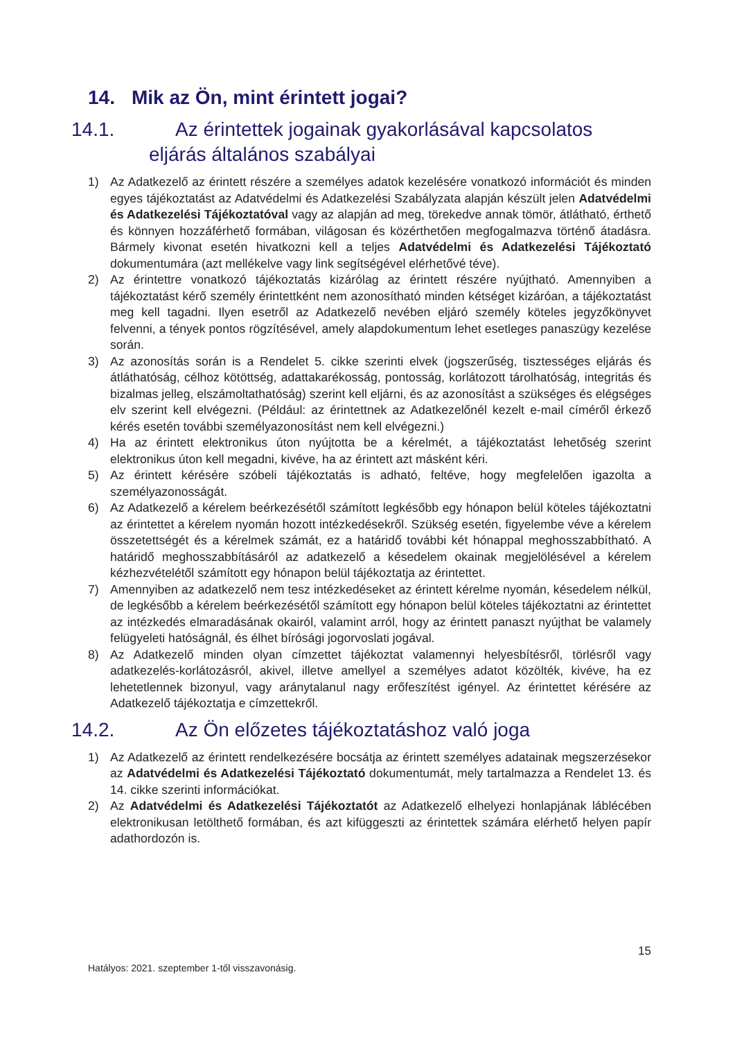14. Mik az Ön, mint érintett jogai?
14.1. Az érintettek jogainak gyakorlásával kapcsolatos eljárás általános szabályai
1) Az Adatkezelő az érintett részére a személyes adatok kezelésére vonatkozó információt és minden egyes tájékoztatást az Adatvédelmi és Adatkezelési Szabályzata alapján készült jelen Adatvédelmi és Adatkezelési Tájékoztatóval vagy az alapján ad meg, törekedve annak tömör, átlátható, érthető és könnyen hozzáférhető formában, világosan és közérthetően megfogalmazva történő átadásra. Bármely kivonat esetén hivatkozni kell a teljes Adatvédelmi és Adatkezelési Tájékoztató dokumentumára (azt mellékelve vagy link segítségével elérhetővé téve).
2) Az érintettre vonatkozó tájékoztatás kizárólag az érintett részére nyújtható. Amennyiben a tájékoztatást kérő személy érintettként nem azonosítható minden kétséget kizáróan, a tájékoztatást meg kell tagadni. Ilyen esetről az Adatkezelő nevében eljáró személy köteles jegyzőkönyvet felvenni, a tények pontos rögzítésével, amely alapdokumentum lehet esetleges panaszügy kezelése során.
3) Az azonosítás során is a Rendelet 5. cikke szerinti elvek (jogszerűség, tisztességes eljárás és átláthatóság, célhoz kötöttség, adattakarékosság, pontosság, korlátozott tárolhatóság, integritás és bizalmas jelleg, elszámoltathatóság) szerint kell eljárni, és az azonosítást a szükséges és elégséges elv szerint kell elvégezni. (Például: az érintettnek az Adatkezelőnél kezelt e-mail címéről érkező kérés esetén további személyazonosítást nem kell elvégezni.)
4) Ha az érintett elektronikus úton nyújtotta be a kérelmét, a tájékoztatást lehetőség szerint elektronikus úton kell megadni, kivéve, ha az érintett azt másként kéri.
5) Az érintett kérésére szóbeli tájékoztatás is adható, feltéve, hogy megfelelően igazolta a személyazonosságát.
6) Az Adatkezelő a kérelem beérkezésétől számított legkésőbb egy hónapon belül köteles tájékoztatni az érintettet a kérelem nyomán hozott intézkedésekről. Szükség esetén, figyelembe véve a kérelem összetettségét és a kérelmek számát, ez a határidő további két hónappal meghosszabbítható. A határidő meghosszabbításáról az adatkezelő a késedelem okainak megjelölésével a kérelem kézhezvételétől számított egy hónapon belül tájékoztatja az érintettet.
7) Amennyiben az adatkezelő nem tesz intézkedéseket az érintett kérelme nyomán, késedelem nélkül, de legkésőbb a kérelem beérkezésétől számított egy hónapon belül köteles tájékoztatni az érintettet az intézkedés elmaradásának okairól, valamint arról, hogy az érintett panaszt nyújthat be valamely felügyeleti hatóságnál, és élhet bírósági jogorvoslati jogával.
8) Az Adatkezelő minden olyan címzettet tájékoztat valamennyi helyesbítésről, törlésről vagy adatkezelés-korlátozásról, akivel, illetve amellyel a személyes adatot közölték, kivéve, ha ez lehetetlennek bizonyul, vagy aránytalanul nagy erőfeszítést igényel. Az érintettet kérésére az Adatkezelő tájékoztatja e címzettekről.
14.2. Az Ön előzetes tájékoztatáshoz való joga
1) Az Adatkezelő az érintett rendelkezésére bocsátja az érintett személyes adatainak megszerzésekor az Adatvédelmi és Adatkezelési Tájékoztató dokumentumát, mely tartalmazza a Rendelet 13. és 14. cikke szerinti információkat.
2) Az Adatvédelmi és Adatkezelési Tájékoztatót az Adatkezelő elhelyezi honlapjának láblécében elektronikusan letölthető formában, és azt kifüggeszti az érintettek számára elérhető helyen papír adathordozón is.
15
Hatályos: 2021. szeptember 1-től visszavonásig.